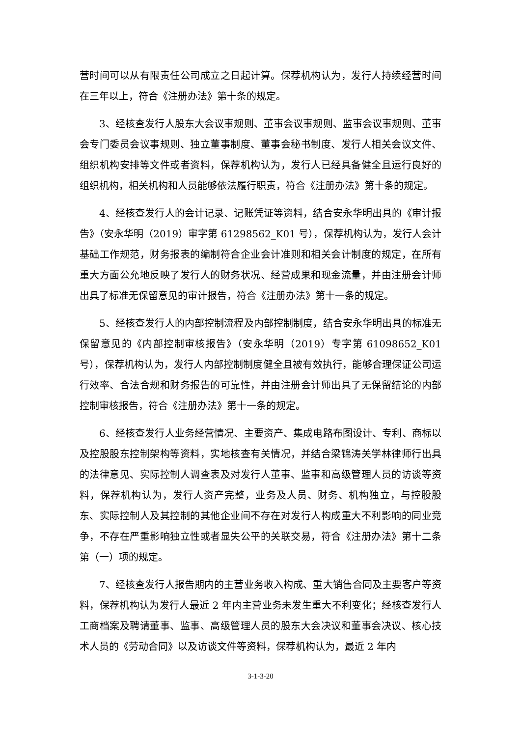营时间可以从有限责任公司成立之日起计算。保荐机构认为，发行人持续经营时间在三年以上，符合《注册办法》第十条的规定。
3、经核查发行人股东大会议事规则、董事会议事规则、监事会议事规则、董事会专门委员会议事规则、独立董事制度、董事会秘书制度、发行人相关会议文件、组织机构安排等文件或者资料，保荐机构认为，发行人已经具备健全且运行良好的组织机构，相关机构和人员能够依法履行职责，符合《注册办法》第十条的规定。
4、经核查发行人的会计记录、记账凭证等资料，结合安永华明出具的《审计报告》（安永华明（2019）审字第 61298562_K01 号），保荐机构认为，发行人会计基础工作规范，财务报表的编制符合企业会计准则和相关会计制度的规定，在所有重大方面公允地反映了发行人的财务状况、经营成果和现金流量，并由注册会计师出具了标准无保留意见的审计报告，符合《注册办法》第十一条的规定。
5、经核查发行人的内部控制流程及内部控制制度，结合安永华明出具的标准无保留意见的《内部控制审核报告》（安永华明（2019）专字第 61098652_K01 号），保荐机构认为，发行人内部控制制度健全且被有效执行，能够合理保证公司运行效率、合法合规和财务报告的可靠性，并由注册会计师出具了无保留结论的内部控制审核报告，符合《注册办法》第十一条的规定。
6、经核查发行人业务经营情况、主要资产、集成电路布图设计、专利、商标以及控股股东控制架构等资料，实地核查有关情况，并结合梁锦涛关学林律师行出具的法律意见、实际控制人调查表及对发行人董事、监事和高级管理人员的访谈等资料，保荐机构认为，发行人资产完整，业务及人员、财务、机构独立，与控股股东、实际控制人及其控制的其他企业间不存在对发行人构成重大不利影响的同业竞争，不存在严重影响独立性或者显失公平的关联交易，符合《注册办法》第十二条第（一）项的规定。
7、经核查发行人报告期内的主营业务收入构成、重大销售合同及主要客户等资料，保荐机构认为发行人最近 2 年内主营业务未发生重大不利变化；经核查发行人工商档案及聘请董事、监事、高级管理人员的股东大会决议和董事会决议、核心技术人员的《劳动合同》以及访谈文件等资料，保荐机构认为，最近 2 年内
3-1-3-20